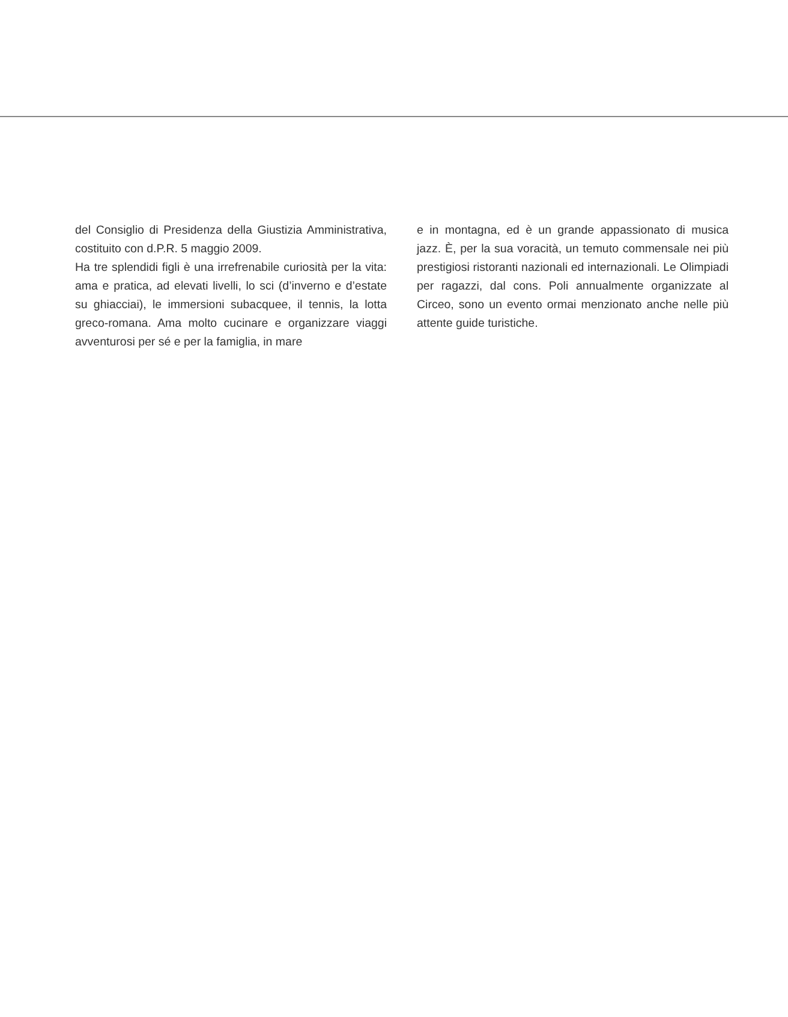del Consiglio di Presidenza della Giustizia Amministrativa, costituito con d.P.R. 5 maggio 2009.
Ha tre splendidi figli è una irrefrenabile curiosità per la vita: ama e pratica, ad elevati livelli, lo sci (d’inverno e d’estate su ghiacciai), le immersioni subacquee, il tennis, la lotta greco-romana. Ama molto cucinare e organizzare viaggi avventurosi per sé e per la famiglia, in mare
e in montagna, ed è un grande appassionato di musica jazz. È, per la sua voracità, un temuto commensale nei più prestigiosi ristoranti nazionali ed internazionali. Le Olimpiadi per ragazzi, dal cons. Poli annualmente organizzate al Circeo, sono un evento ormai menzionato anche nelle più attente guide turistiche.